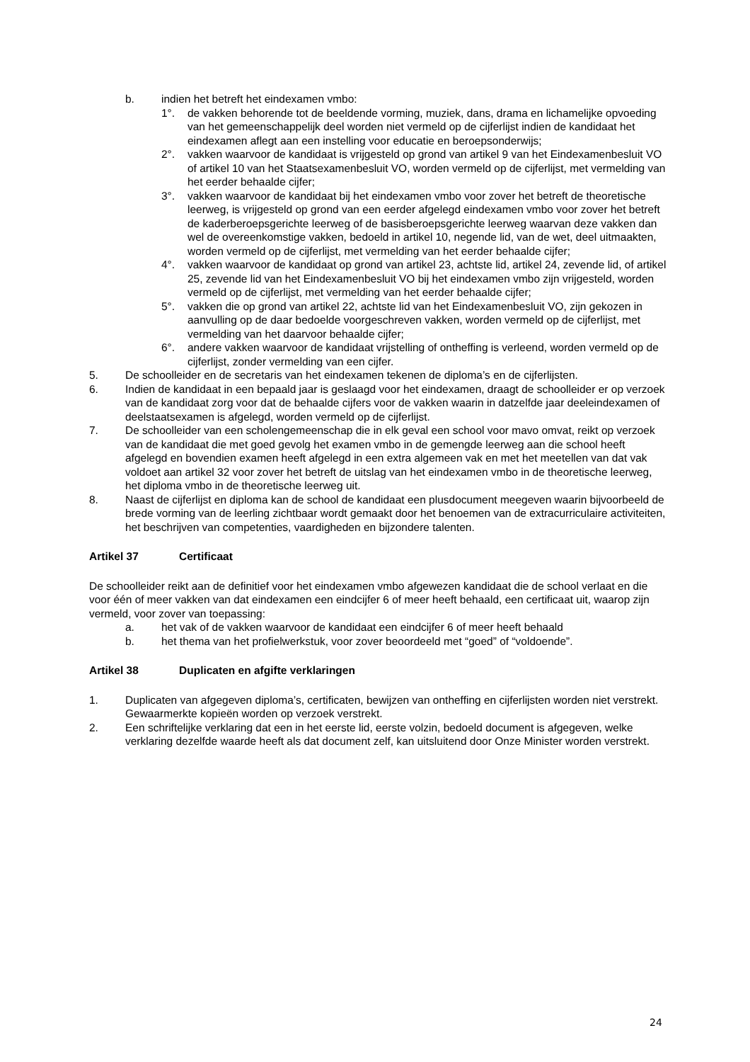b. indien het betreft het eindexamen vmbo:
1°. de vakken behorende tot de beeldende vorming, muziek, dans, drama en lichamelijke opvoeding van het gemeenschappelijk deel worden niet vermeld op de cijferlijst indien de kandidaat het eindexamen aflegt aan een instelling voor educatie en beroepsonderwijs;
2°. vakken waarvoor de kandidaat is vrijgesteld op grond van artikel 9 van het Eindexamenbesluit VO of artikel 10 van het Staatsexamenbesluit VO, worden vermeld op de cijferlijst, met vermelding van het eerder behaalde cijfer;
3°. vakken waarvoor de kandidaat bij het eindexamen vmbo voor zover het betreft de theoretische leerweg, is vrijgesteld op grond van een eerder afgelegd eindexamen vmbo voor zover het betreft de kaderberoepsgerichte leerweg of de basisberoepsgerichte leerweg waarvan deze vakken dan wel de overeenkomstige vakken, bedoeld in artikel 10, negende lid, van de wet, deel uitmaakten, worden vermeld op de cijferlijst, met vermelding van het eerder behaalde cijfer;
4°. vakken waarvoor de kandidaat op grond van artikel 23, achtste lid, artikel 24, zevende lid, of artikel 25, zevende lid van het Eindexamenbesluit VO bij het eindexamen vmbo zijn vrijgesteld, worden vermeld op de cijferlijst, met vermelding van het eerder behaalde cijfer;
5°. vakken die op grond van artikel 22, achtste lid van het Eindexamenbesluit VO, zijn gekozen in aanvulling op de daar bedoelde voorgeschreven vakken, worden vermeld op de cijferlijst, met vermelding van het daarvoor behaalde cijfer;
6°. andere vakken waarvoor de kandidaat vrijstelling of ontheffing is verleend, worden vermeld op de cijferlijst, zonder vermelding van een cijfer.
5. De schoolleider en de secretaris van het eindexamen tekenen de diploma’s en de cijferlijsten.
6. Indien de kandidaat in een bepaald jaar is geslaagd voor het eindexamen, draagt de schoolleider er op verzoek van de kandidaat zorg voor dat de behaalde cijfers voor de vakken waarin in datzelfde jaar deeleindexamen of deelstaatsexamen is afgelegd, worden vermeld op de cijferlijst.
7. De schoolleider van een scholengemeenschap die in elk geval een school voor mavo omvat, reikt op verzoek van de kandidaat die met goed gevolg het examen vmbo in de gemengde leerweg aan die school heeft afgelegd en bovendien examen heeft afgelegd in een extra algemeen vak en met het meetellen van dat vak voldoet aan artikel 32 voor zover het betreft de uitslag van het eindexamen vmbo in de theoretische leerweg, het diploma vmbo in de theoretische leerweg uit.
8. Naast de cijferlijst en diploma kan de school de kandidaat een plusdocument meegeven waarin bijvoorbeeld de brede vorming van de leerling zichtbaar wordt gemaakt door het benoemen van de extracurriculaire activiteiten, het beschrijven van competenties, vaardigheden en bijzondere talenten.
Artikel 37 Certificaat
De schoolleider reikt aan de definitief voor het eindexamen vmbo afgewezen kandidaat die de school verlaat en die voor één of meer vakken van dat eindexamen een eindcijfer 6 of meer heeft behaald, een certificaat uit, waarop zijn vermeld, voor zover van toepassing:
a. het vak of de vakken waarvoor de kandidaat een eindcijfer 6 of meer heeft behaald
b. het thema van het profielwerkstuk, voor zover beoordeeld met “goed” of “voldoende”.
Artikel 38 Duplicaten en afgifte verklaringen
1. Duplicaten van afgegeven diploma’s, certificaten, bewijzen van ontheffing en cijferlijsten worden niet verstrekt. Gewaarmerkte kopieën worden op verzoek verstrekt.
2. Een schriftelijke verklaring dat een in het eerste lid, eerste volzin, bedoeld document is afgegeven, welke verklaring dezelfde waarde heeft als dat document zelf, kan uitsluitend door Onze Minister worden verstrekt.
24